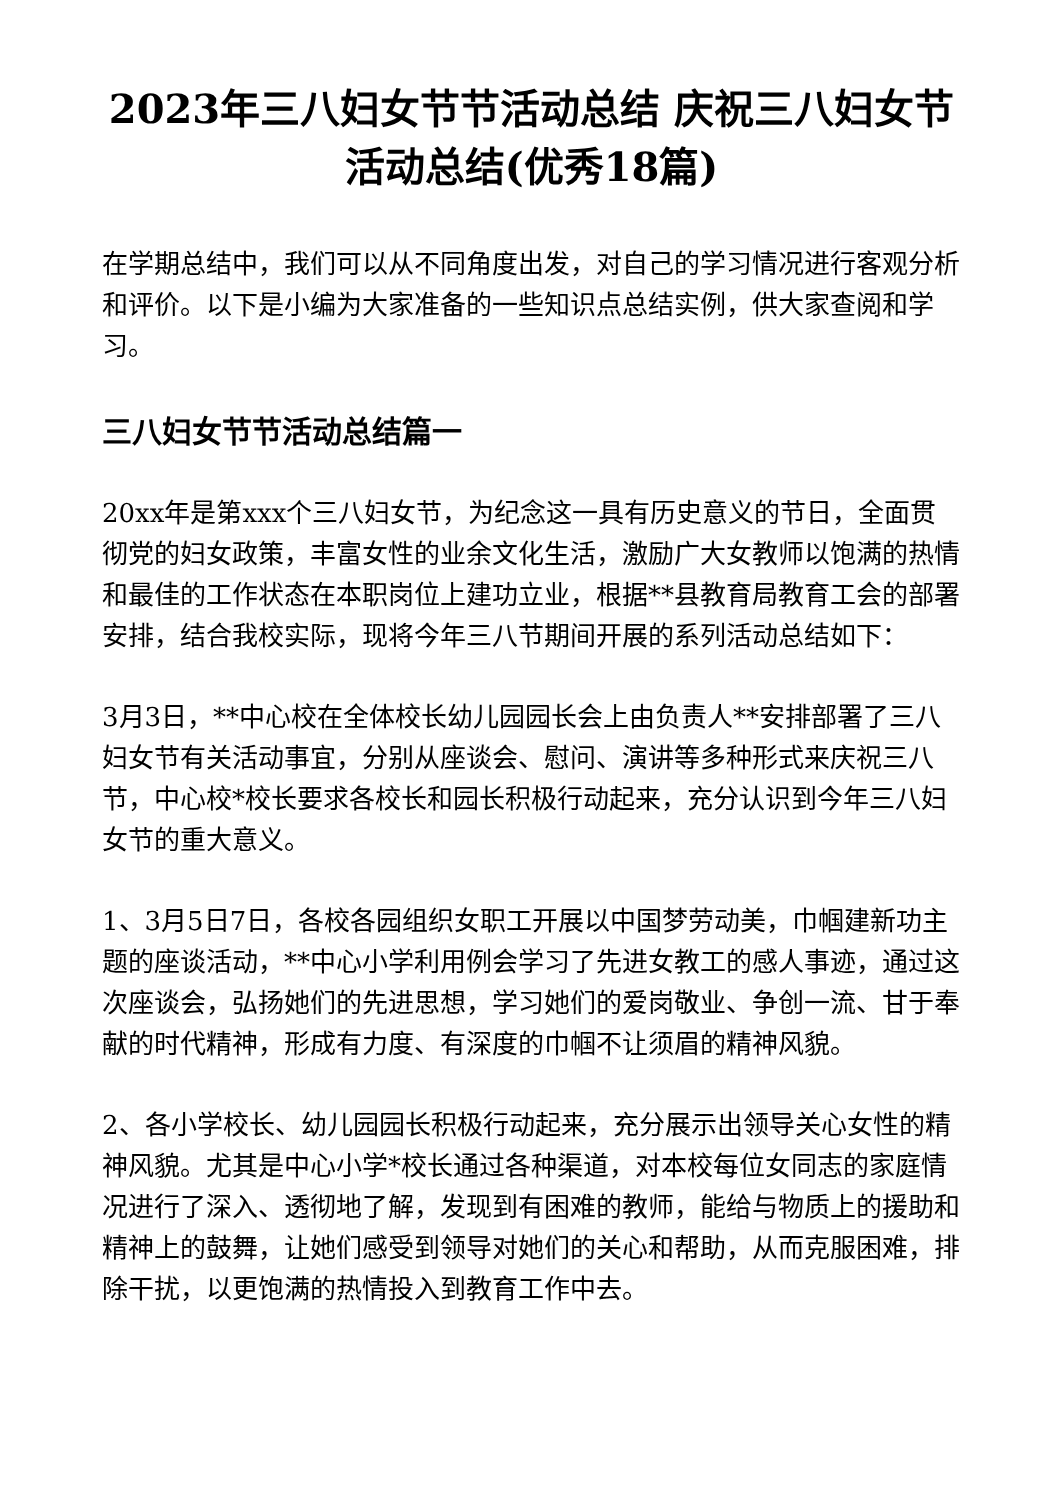2023年三八妇女节节活动总结 庆祝三八妇女节活动总结(优秀18篇)
在学期总结中，我们可以从不同角度出发，对自己的学习情况进行客观分析和评价。以下是小编为大家准备的一些知识点总结实例，供大家查阅和学习。
三八妇女节节活动总结篇一
20xx年是第xxx个三八妇女节，为纪念这一具有历史意义的节日，全面贯彻党的妇女政策，丰富女性的业余文化生活，激励广大女教师以饱满的热情和最佳的工作状态在本职岗位上建功立业，根据**县教育局教育工会的部署安排，结合我校实际，现将今年三八节期间开展的系列活动总结如下：
3月3日，**中心校在全体校长幼儿园园长会上由负责人**安排部署了三八妇女节有关活动事宜，分别从座谈会、慰问、演讲等多种形式来庆祝三八节，中心校*校长要求各校长和园长积极行动起来，充分认识到今年三八妇女节的重大意义。
1、3月5日7日，各校各园组织女职工开展以中国梦劳动美，巾帼建新功主题的座谈活动，**中心小学利用例会学习了先进女教工的感人事迹，通过这次座谈会，弘扬她们的先进思想，学习她们的爱岗敬业、争创一流、甘于奉献的时代精神，形成有力度、有深度的巾帼不让须眉的精神风貌。
2、各小学校长、幼儿园园长积极行动起来，充分展示出领导关心女性的精神风貌。尤其是中心小学*校长通过各种渠道，对本校每位女同志的家庭情况进行了深入、透彻地了解，发现到有困难的教师，能给与物质上的援助和精神上的鼓舞，让她们感受到领导对她们的关心和帮助，从而克服困难，排除干扰，以更饱满的热情投入到教育工作中去。